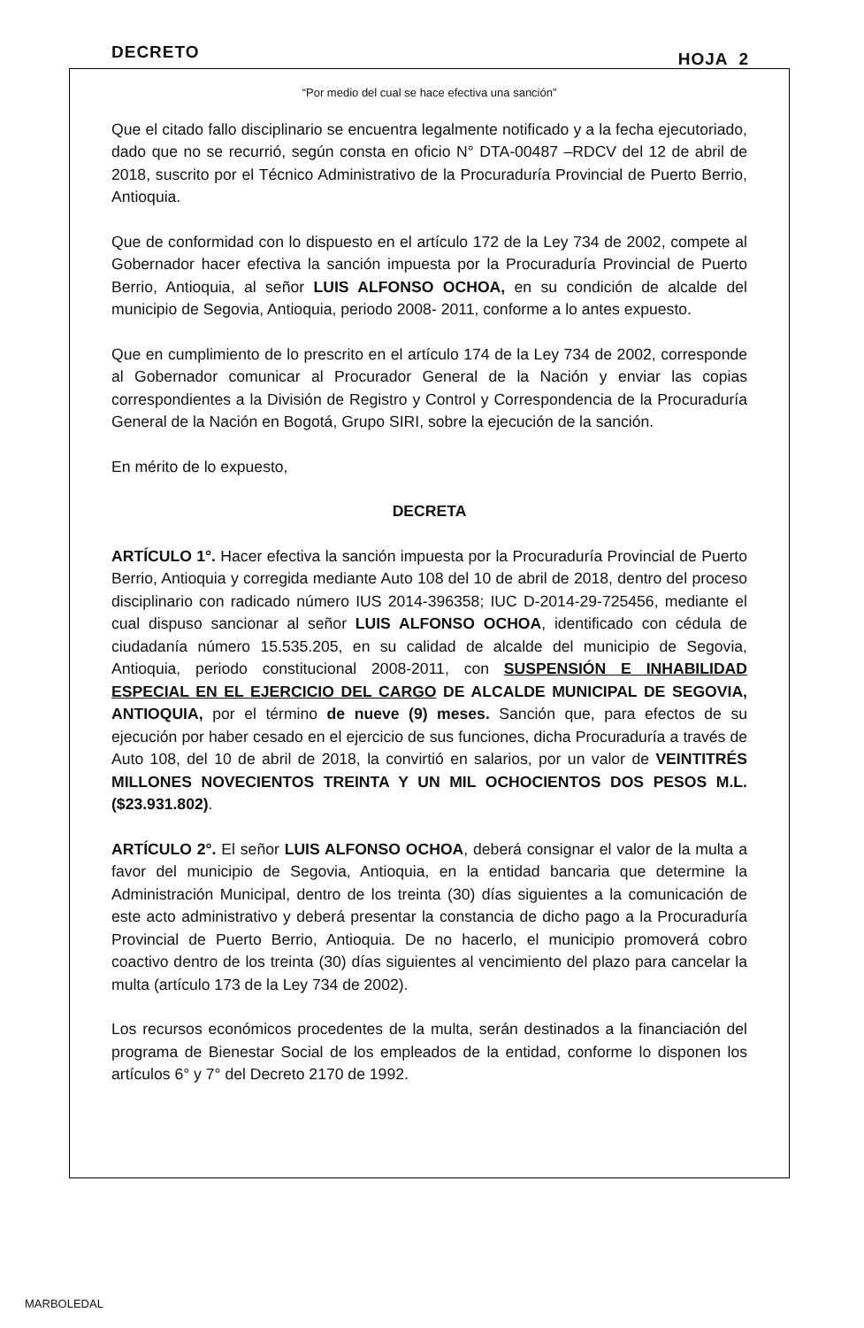DECRETO HOJA 2
“Por medio del cual se hace efectiva una sanción”
Que el citado fallo disciplinario se encuentra legalmente notificado y a la fecha ejecutoriado, dado que no se recurrió, según consta en oficio N° DTA-00487 –RDCV del 12 de abril de 2018, suscrito por el Técnico Administrativo de la Procuraduría Provincial de Puerto Berrio, Antioquia.
Que de conformidad con lo dispuesto en el artículo 172 de la Ley 734 de 2002, compete al Gobernador hacer efectiva la sanción impuesta por la Procuraduría Provincial de Puerto Berrio, Antioquia, al señor LUIS ALFONSO OCHOA, en su condición de alcalde del municipio de Segovia, Antioquia, periodo 2008- 2011, conforme a lo antes expuesto.
Que en cumplimiento de lo prescrito en el artículo 174 de la Ley 734 de 2002, corresponde al Gobernador comunicar al Procurador General de la Nación y enviar las copias correspondientes a la División de Registro y Control y Correspondencia de la Procuraduría General de la Nación en Bogotá, Grupo SIRI, sobre la ejecución de la sanción.
En mérito de lo expuesto,
DECRETA
ARTÍCULO 1°. Hacer efectiva la sanción impuesta por la Procuraduría Provincial de Puerto Berrio, Antioquia y corregida mediante Auto 108 del 10 de abril de 2018, dentro del proceso disciplinario con radicado número IUS 2014-396358; IUC D-2014-29-725456, mediante el cual dispuso sancionar al señor LUIS ALFONSO OCHOA, identificado con cédula de ciudadanía número 15.535.205, en su calidad de alcalde del municipio de Segovia, Antioquia, periodo constitucional 2008-2011, con SUSPENSIÓN E INHABILIDAD ESPECIAL EN EL EJERCICIO DEL CARGO DE ALCALDE MUNICIPAL DE SEGOVIA, ANTIOQUIA, por el término de nueve (9) meses. Sanción que, para efectos de su ejecución por haber cesado en el ejercicio de sus funciones, dicha Procuraduría a través de Auto 108, del 10 de abril de 2018, la convirtió en salarios, por un valor de VEINTITRÉS MILLONES NOVECIENTOS TREINTA Y UN MIL OCHOCIENTOS DOS PESOS M.L. ($23.931.802).
ARTÍCULO 2°. El señor LUIS ALFONSO OCHOA, deberá consignar el valor de la multa a favor del municipio de Segovia, Antioquia, en la entidad bancaria que determine la Administración Municipal, dentro de los treinta (30) días siguientes a la comunicación de este acto administrativo y deberá presentar la constancia de dicho pago a la Procuraduría Provincial de Puerto Berrio, Antioquia. De no hacerlo, el municipio promoverá cobro coactivo dentro de los treinta (30) días siguientes al vencimiento del plazo para cancelar la multa (artículo 173 de la Ley 734 de 2002).
Los recursos económicos procedentes de la multa, serán destinados a la financiación del programa de Bienestar Social de los empleados de la entidad, conforme lo disponen los artículos 6° y 7° del Decreto 2170 de 1992.
MARBOLEDAL